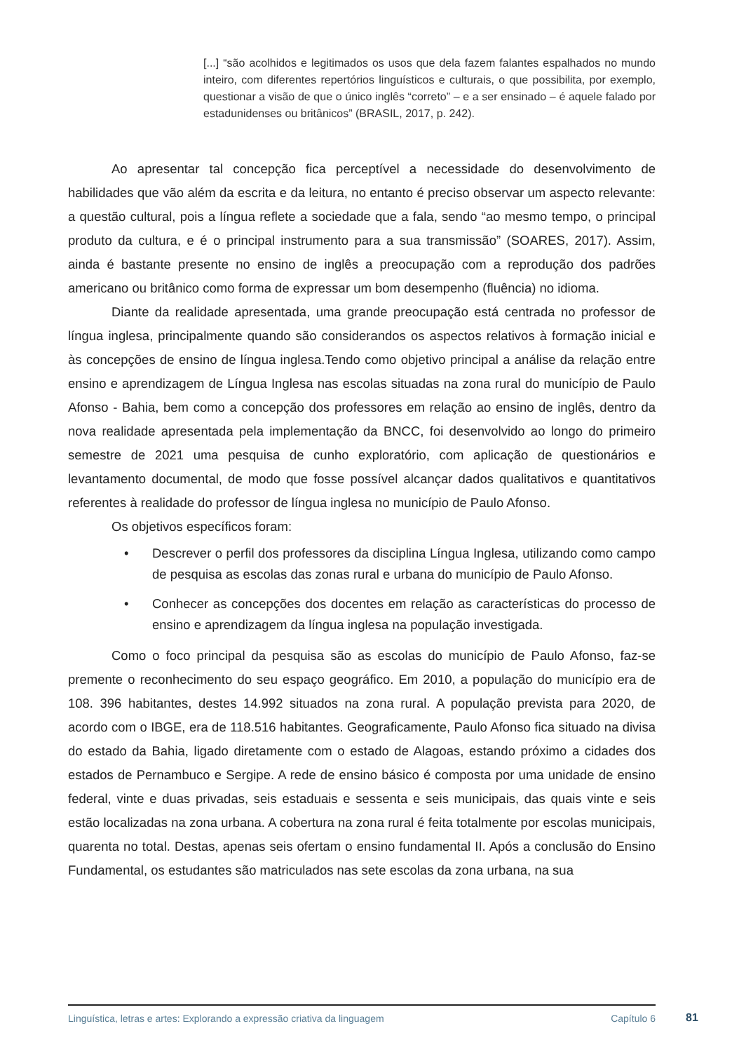[...] “são acolhidos e legitimados os usos que dela fazem falantes espalhados no mundo inteiro, com diferentes repertórios linguísticos e culturais, o que possibilita, por exemplo, questionar a visão de que o único inglês “correto” – e a ser ensinado – é aquele falado por estadunidenses ou britânicos” (BRASIL, 2017, p. 242).
Ao apresentar tal concepção fica perceptível a necessidade do desenvolvimento de habilidades que vão além da escrita e da leitura, no entanto é preciso observar um aspecto relevante: a questão cultural, pois a língua reflete a sociedade que a fala, sendo “ao mesmo tempo, o principal produto da cultura, e é o principal instrumento para a sua transmissão” (SOARES, 2017). Assim, ainda é bastante presente no ensino de inglês a preocupação com a reprodução dos padrões americano ou britânico como forma de expressar um bom desempenho (fluência) no idioma.
Diante da realidade apresentada, uma grande preocupação está centrada no professor de língua inglesa, principalmente quando são considerandos os aspectos relativos à formação inicial e às concepções de ensino de língua inglesa.Tendo como objetivo principal a análise da relação entre ensino e aprendizagem de Língua Inglesa nas escolas situadas na zona rural do município de Paulo Afonso - Bahia, bem como a concepção dos professores em relação ao ensino de inglês, dentro da nova realidade apresentada pela implementação da BNCC, foi desenvolvido ao longo do primeiro semestre de 2021 uma pesquisa de cunho exploratório, com aplicação de questionários e levantamento documental, de modo que fosse possível alcançar dados qualitativos e quantitativos referentes à realidade do professor de língua inglesa no município de Paulo Afonso.
Os objetivos específicos foram:
• Descrever o perfil dos professores da disciplina Língua Inglesa, utilizando como campo de pesquisa as escolas das zonas rural e urbana do município de Paulo Afonso.
• Conhecer as concepções dos docentes em relação as características do processo de ensino e aprendizagem da língua inglesa na população investigada.
Como o foco principal da pesquisa são as escolas do município de Paulo Afonso, faz-se premente o reconhecimento do seu espaço geográfico. Em 2010, a população do município era de 108. 396 habitantes, destes 14.992 situados na zona rural. A população prevista para 2020, de acordo com o IBGE, era de 118.516 habitantes. Geograficamente, Paulo Afonso fica situado na divisa do estado da Bahia, ligado diretamente com o estado de Alagoas, estando próximo a cidades dos estados de Pernambuco e Sergipe. A rede de ensino básico é composta por uma unidade de ensino federal, vinte e duas privadas, seis estaduais e sessenta e seis municipais, das quais vinte e seis estão localizadas na zona urbana. A cobertura na zona rural é feita totalmente por escolas municipais, quarenta no total. Destas, apenas seis ofertam o ensino fundamental II. Após a conclusão do Ensino Fundamental, os estudantes são matriculados nas sete escolas da zona urbana, na sua
Linguística, letras e artes: Explorando a expressão criativa da linguagem Capítulo 6
81